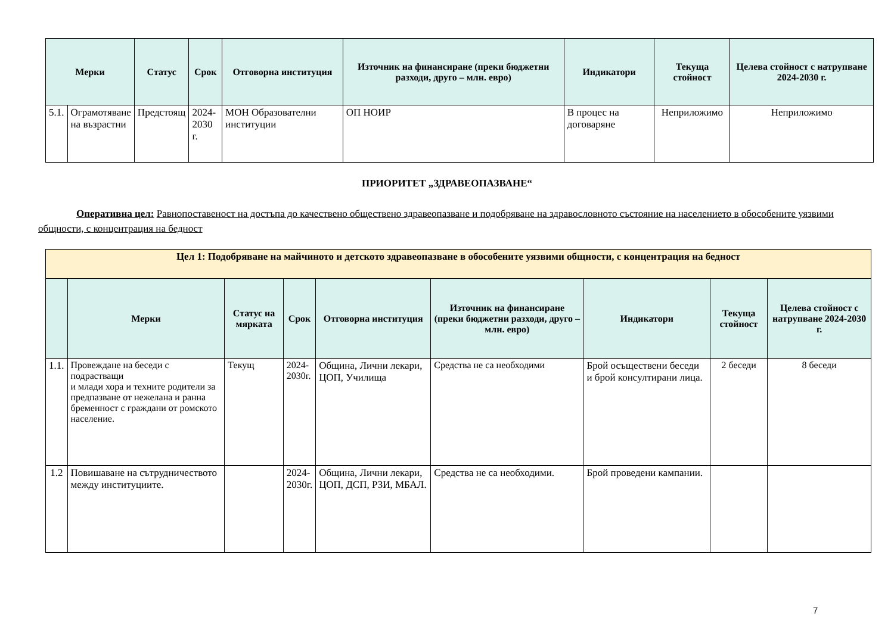| Мерки | | Статус | Срок | Отговорна институция | Източник на финансиране (преки бюджетни разходи, друго – млн. евро) | Индикатори | Текуща стойност | Целева стойност с натрупване 2024-2030 г. |
| --- | --- | --- | --- | --- | --- | --- | --- | --- |
| 5.1. | Ограмотяване на възрастни | Предстоящ | 2024- 2030 г. | МОН Образователни институции | ОП НОИР | В процес на договаряне | Неприложимо | Неприложимо |
ПРИОРИТЕТ „ЗДРАВЕОПАЗВАНЕ“
Оперативна цел: Равнопоставеност на достъпа до качествено обществено здравеопазване и подобряване на здравословното състояние на населението в обособените уязвими общности, с концентрация на бедност
| Цел 1: Подобряване на майчиното и детското здравеопазване в обособените уязвими общности, с концентрация на бедност | | | | | | | | |
| | Мерки | Статус на мярката | Срок | Отговорна институция | Източник на финансиране (преки бюджетни разходи, друго –млн. евро) | Индикатори | Текуща стойност | Целева стойност с натрупване 2024-2030 г. |
| 1.1. | Провеждане на беседи с подрастващи и млади хора и техните родители за предпазване от нежелана и ранна бременност с граждани от ромското население. | Текущ | 2024- 2030г. | Община, Лични лекари, ЦОП, Училища | Средства не са необходими | Брой осъществени беседи и брой консултирани лица. | 2 беседи | 8 беседи |
| 1.2 | Повишаване на сътрудничеството между институциите. | | 2024- 2030г. | Община, Лични лекари, ЦОП, ДСП, РЗИ, МБАЛ. | Средства не са необходими. | Брой проведени кампании. | | |
7